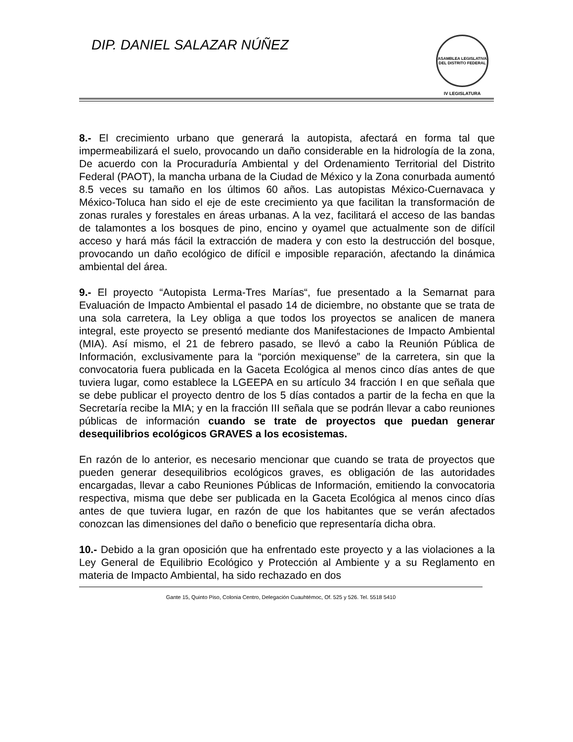DIP. DANIEL SALAZAR NÚÑEZ
ASAMBLEA LEGISLATIVA DEL DISTRITO FEDERAL
IV LEGISLATURA
8.- El crecimiento urbano que generará la autopista, afectará en forma tal que impermeabilizará el suelo, provocando un daño considerable en la hidrología de la zona, De acuerdo con la Procuraduría Ambiental y del Ordenamiento Territorial del Distrito Federal (PAOT), la mancha urbana de la Ciudad de México y la Zona conurbada aumentó 8.5 veces su tamaño en los últimos 60 años. Las autopistas México-Cuernavaca y México-Toluca han sido el eje de este crecimiento ya que facilitan la transformación de zonas rurales y forestales en áreas urbanas. A la vez, facilitará el acceso de las bandas de talamontes a los bosques de pino, encino y oyamel que actualmente son de difícil acceso y hará más fácil la extracción de madera y con esto la destrucción del bosque, provocando un daño ecológico de difícil e imposible reparación, afectando la dinámica ambiental del área.
9.- El proyecto “Autopista Lerma-Tres Marías“, fue presentado a la Semarnat para Evaluación de Impacto Ambiental el pasado 14 de diciembre, no obstante que se trata de una sola carretera, la Ley obliga a que todos los proyectos se analicen de manera integral, este proyecto se presentó mediante dos Manifestaciones de Impacto Ambiental (MIA). Así mismo, el 21 de febrero pasado, se llevó a cabo la Reunión Pública de Información, exclusivamente para la “porción mexiquense” de la carretera, sin que la convocatoria fuera publicada en la Gaceta Ecológica al menos cinco días antes de que tuviera lugar, como establece la LGEEPA en su artículo 34 fracción I en que señala que se debe publicar el proyecto dentro de los 5 días contados a partir de la fecha en que la Secretaría recibe la MIA; y en la fracción III señala que se podrán llevar a cabo reuniones públicas de información cuando se trate de proyectos que puedan generar desequilibrios ecológicos GRAVES a los ecosistemas.
En razón de lo anterior, es necesario mencionar que cuando se trata de proyectos que pueden generar desequilibrios ecológicos graves, es obligación de las autoridades encargadas, llevar a cabo Reuniones Públicas de Información, emitiendo la convocatoria respectiva, misma que debe ser publicada en la Gaceta Ecológica al menos cinco días antes de que tuviera lugar, en razón de que los habitantes que se verán afectados conozcan las dimensiones del daño o beneficio que representaría dicha obra.
10.- Debido a la gran oposición que ha enfrentado este proyecto y a las violaciones a la Ley General de Equilibrio Ecológico y Protección al Ambiente y a su Reglamento en materia de Impacto Ambiental, ha sido rechazado en dos
Gante 15, Quinto Piso, Colonia Centro, Delegación Cuauhtémoc, Of. 525 y 526. Tel. 5518 5410